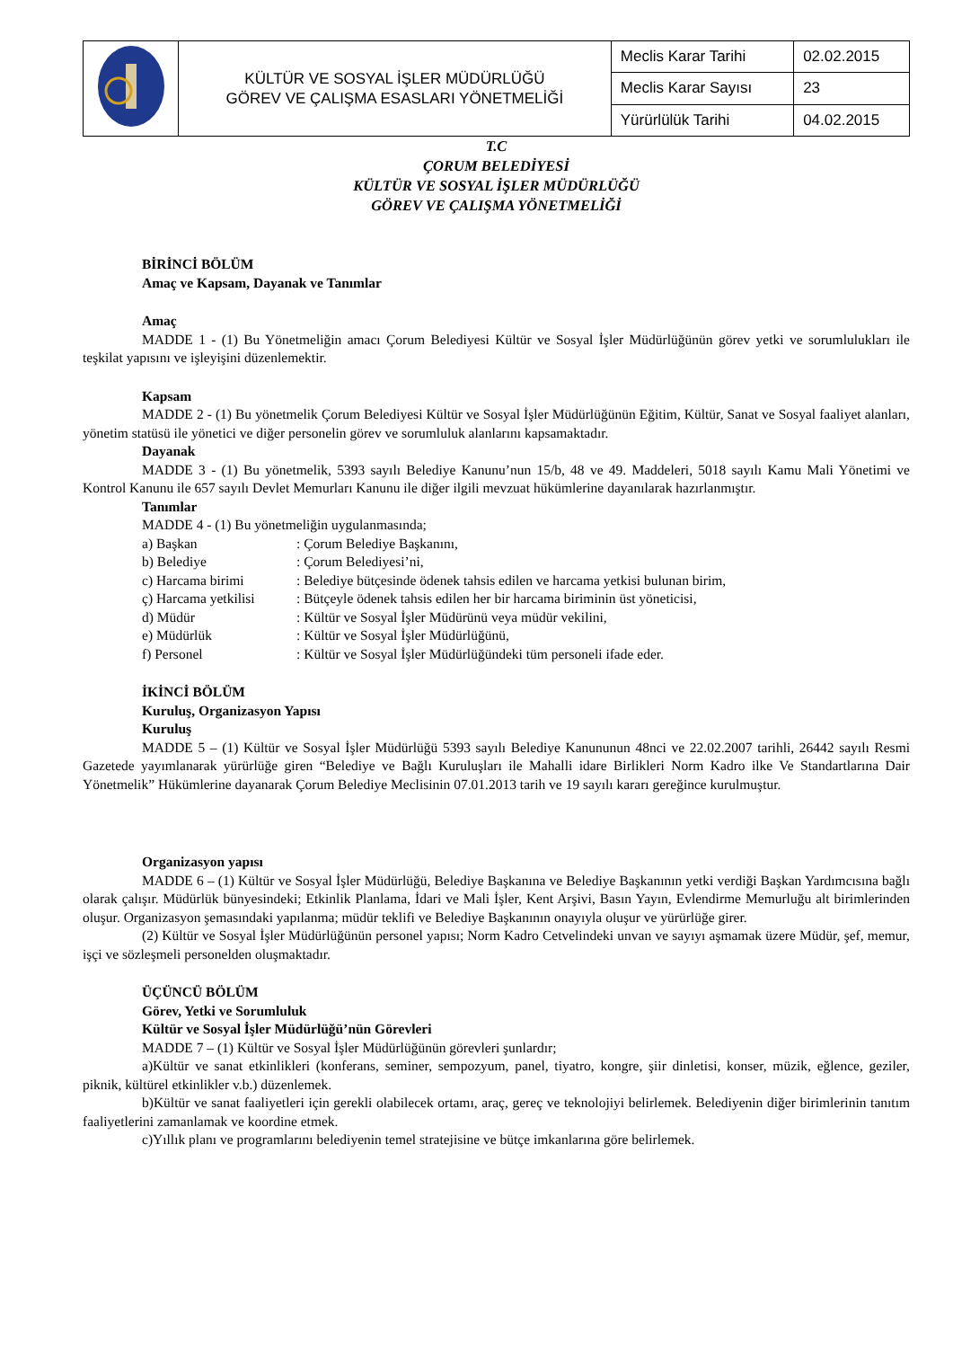| | KÜLTÜR VE SOSYAL İŞLER MÜDÜRLÜĞÜ GÖREV VE ÇALIŞMA ESASLARI YÖNETMELİĞİ | Meclis Karar Tarihi | 02.02.2015 |
| | | Meclis Karar Sayısı | 23 |
| | | Yürürlülük Tarihi | 04.02.2015 |
T.C
ÇORUM BELEDİYESİ
KÜLTÜR VE SOSYAL İŞLER MÜDÜRLÜĞÜ
GÖREV VE ÇALIŞMA YÖNETMELİĞİ
BİRİNCİ BÖLÜM
Amaç ve Kapsam, Dayanak ve Tanımlar
Amaç
MADDE 1 - (1) Bu Yönetmeliğin amacı Çorum Belediyesi Kültür ve Sosyal İşler Müdürlüğünün görev yetki ve sorumlulukları ile teşkilat yapısını ve işleyişini düzenlemektir.
Kapsam
MADDE 2 - (1) Bu yönetmelik Çorum Belediyesi Kültür ve Sosyal İşler Müdürlüğünün Eğitim, Kültür, Sanat ve Sosyal faaliyet alanları, yönetim statüsü ile yönetici ve diğer personelin görev ve sorumluluk alanlarını kapsamaktadır.
Dayanak
MADDE 3 - (1) Bu yönetmelik, 5393 sayılı Belediye Kanunu’nun 15/b, 48 ve 49. Maddeleri, 5018 sayılı Kamu Mali Yönetimi ve Kontrol Kanunu ile 657 sayılı Devlet Memurları Kanunu ile diğer ilgili mevzuat hükümlerine dayanılarak hazırlanmıştır.
Tanımlar
MADDE 4 - (1) Bu yönetmeliğin uygulanmasında;
a) Başkan : Çorum Belediye Başkanını,
b) Belediye : Çorum Belediyesi’ni,
c) Harcama birimi : Belediye bütçesinde ödenek tahsis edilen ve harcama yetkisi bulunan birim,
ç) Harcama yetkilisi : Bütçeyle ödenek tahsis edilen her bir harcama biriminin üst yöneticisi,
d) Müdür : Kültür ve Sosyal İşler Müdürünü veya müdür vekilini,
e) Müdürlük : Kültür ve Sosyal İşler Müdürlüğünü,
f) Personel : Kültür ve Sosyal İşler Müdürlüğündeki tüm personeli ifade eder.
İKİNCİ BÖLÜM
Kuruluş, Organizasyon Yapısı
Kuruluş
MADDE 5 – (1) Kültür ve Sosyal İşler Müdürlüğü 5393 sayılı Belediye Kanununun 48nci ve 22.02.2007 tarihli, 26442 sayılı Resmi Gazetede yayımlanarak yürürlüğe giren “Belediye ve Bağlı Kuruluşları ile Mahalli idare Birlikleri Norm Kadro ilke Ve Standartlarına Dair Yönetmelik” Hükümlerine dayanarak Çorum Belediye Meclisinin 07.01.2013 tarih ve 19 sayılı kararı gereğince kurulmuştur.
Organizasyon yapısı
MADDE 6 – (1) Kültür ve Sosyal İşler Müdürlüğü, Belediye Başkanına ve Belediye Başkanının yetki verdiği Başkan Yardımcısına bağlı olarak çalışır. Müdürlük bünyesindeki; Etkinlik Planlama, İdari ve Mali İşler, Kent Arşivi, Basın Yayın, Evlendirme Memurluğu alt birimlerinden oluşur. Organizasyon şemasındaki yapılanma; müdür teklifi ve Belediye Başkanının onayıyla oluşur ve yürürlüğe girer.
(2) Kültür ve Sosyal İşler Müdürlüğünün personel yapısı; Norm Kadro Cetvelindeki unvan ve sayıyı aşmamak üzere Müdür, şef, memur, işçi ve sözleşmeli personelden oluşmaktadır.
ÜÇÜNCÜ BÖLÜM
Görev, Yetki ve Sorumluluk
Kültür ve Sosyal İşler Müdürlüğü’nün Görevleri
MADDE 7 – (1) Kültür ve Sosyal İşler Müdürlüğünün görevleri şunlardır;
a)Kültür ve sanat etkinlikleri (konferans, seminer, sempozyum, panel, tiyatro, kongre, şiir dinletisi, konser, müzik, eğlence, geziler, piknik, kültürel etkinlikler v.b.) düzenlemek.
b)Kültür ve sanat faaliyetleri için gerekli olabilecek ortamı, araç, gereç ve teknolojiyi belirlemek. Belediyenin diğer birimlerinin tanıtım faaliyetlerini zamanlamak ve koordine etmek.
c)Yıllık planı ve programlarını belediyenin temel stratejisine ve bütçe imkanlarına göre belirlemek.